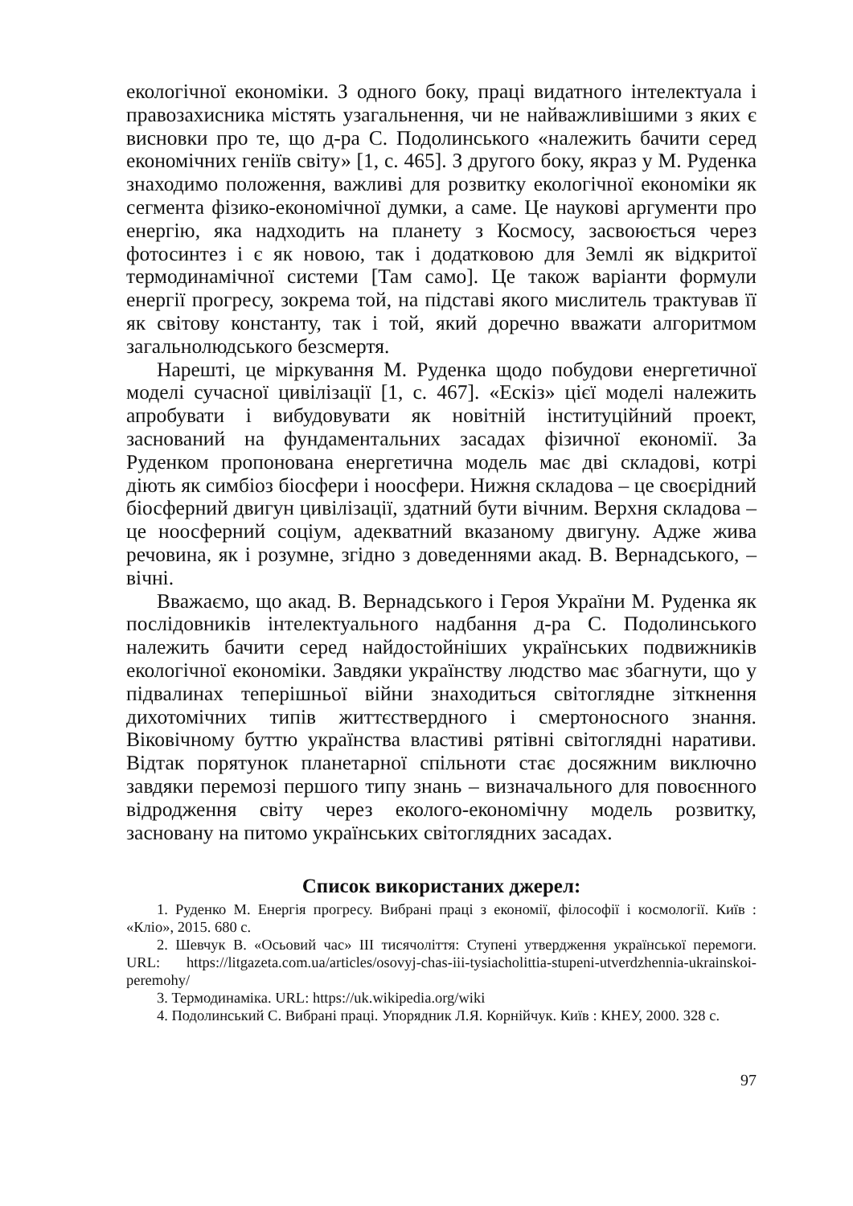екологічної економіки. З одного боку, праці видатного інтелектуала і правозахисника містять узагальнення, чи не найважливішими з яких є висновки про те, що д-ра С. Подолинського «належить бачити серед економічних геніїв світу» [1, с. 465]. З другого боку, якраз у М. Руденка знаходимо положення, важливі для розвитку екологічної економіки як сегмента фізико-економічної думки, а саме. Це наукові аргументи про енергію, яка надходить на планету з Космосу, засвоюється через фотосинтез і є як новою, так і додатковою для Землі як відкритої термодинамічної системи [Там само]. Це також варіанти формули енергії прогресу, зокрема той, на підставі якого мислитель трактував її як світову константу, так і той, який доречно вважати алгоритмом загальнолюдського безсмертя.
Нарешті, це міркування М. Руденка щодо побудови енергетичної моделі сучасної цивілізації [1, с. 467]. «Ескіз» цієї моделі належить апробувати і вибудовувати як новітній інституційний проект, заснований на фундаментальних засадах фізичної економії. За Руденком пропонована енергетична модель має дві складові, котрі діють як симбіоз біосфери і ноосфери. Нижня складова – це своєрідний біосферний двигун цивілізації, здатний бути вічним. Верхня складова – це ноосферний соціум, адекватний вказаному двигуну. Адже жива речовина, як і розумне, згідно з доведеннями акад. В. Вернадського, – вічні.
Вважаємо, що акад. В. Вернадського і Героя України М. Руденка як послідовників інтелектуального надбання д-ра С. Подолинського належить бачити серед найдостойніших українських подвижників екологічної економіки. Завдяки українству людство має збагнути, що у підвалинах теперішньої війни знаходиться світоглядне зіткнення дихотомічних типів життєствердного і смертоносного знання. Віковічному буттю українства властиві рятівні світоглядні наративи. Відтак порятунок планетарної спільноти стає досяжним виключно завдяки перемозі першого типу знань – визначального для повоєнного відродження світу через еколого-економічну модель розвитку, засновану на питомо українських світоглядних засадах.
Список використаних джерел:
1. Руденко М. Енергія прогресу. Вибрані праці з економії, філософії і космології. Київ : «Кліо», 2015. 680 с.
2. Шевчук В. «Осьовий час» ІІІ тисячоліття: Ступені утвердження української перемоги. URL: https://litgazeta.com.ua/articles/osovyj-chas-iii-tysiacholittia-stupeni-utverdzhennia-ukrainskoi-peremohy/
3. Термодинаміка. URL: https://uk.wikipedia.org/wiki
4. Подолинський С. Вибрані праці. Упорядник Л.Я. Корнійчук. Київ : КНЕУ, 2000. 328 с.
97